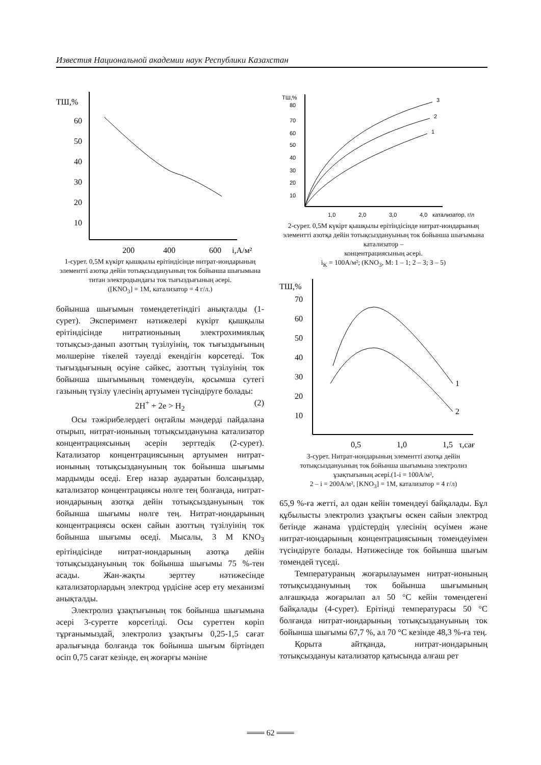Известия Национальной академии наук Республики Казахстан
ТШ,%
60
50
40
30
20
10
200
400
600
i,А/м²
1-сурет. 0,5М күкірт қышқылы ерітіндісінде нитрат-иондарының элементті азотқа дейін тотықсыздануының ток бойынша шығымына
титан электродындағы ток тығыздығының әсері.
([KNO<sub>3</sub>] = 1М, катализатор = 4 г/л.)
бойынша шығымын төмендететіндігі анықталды (1-сурет). Эксперимент нәтижелері күкірт қышқылы ерітіндісінде нитратионының электрохимиялық тотықсыз-данып азоттың түзілуінің, ток тығыздығының мөлшеріне тікелей тәуелді екендігін көрсетеді. Ток тығыздығының өсуіне сәйкес, азоттың түзілуінің ток бойынша шығымының төмендеуін, қосымша сутегі газының түзілу үлесінің артуымен түсіндіруге болады:
2H<sup>+</sup> + 2e > H<sub>2</sub> (2)
Осы тәжірибелердегі оңтайлы мәндерді пайдалана отырып, нитрат-ионының тотықсыздануына катализатор концентрациясының әсерін зерттедік (2-сурет). Катализатор концентрациясының артуымен нитрат-ионының тотықсыздануының ток бойынша шығымы мардымды өседі. Егер назар аударатын болсаңыздар, катализатор концентрациясы нөлге тең болғанда, нитрат-иондарының азотқа дейін тотықсыздануының ток бойынша шығымы нөлге тең. Нитрат-иондарының концентрациясы өскен сайын азоттың түзілуінің ток бойынша шығымы өседі. Мысалы, 3 М KNO<sub>3</sub> ерітіндісінде нитрат-иондарының азотқа дейін тотықсыздануының ток бойынша шығымы 75 %-тен асады. Жан-жақты зерттеу нәтижесінде катализаторлардың электрод үрдісіне әсер ету механизмі анықталды.
Электролиз ұзақтығының ток бойынша шығымына әсері 3-суретте көрсетілді. Осы суреттен көріп тұрғанымыздай, электролиз ұзақтығы 0,25-1,5 сағат аралығында болғанда ток бойынша шығым біртіндеп өсіп 0,75 сағат кезінде, ең жоғарғы мәніне
ТШ,%
80
70
60
50
40
30
20
10
1,0
2,0
3,0
4,0
катализатор, г/л
3
2
1
2-сурет. 0,5М күкірт қышқылы ерітіндісінде нитрат-иондарының элементті азотқа дейін тотықсыздануының ток бойынша шығымына катализатор –
концентрациясының әсері.
i<sub>K</sub> = 100А/м²; (KNO<sub>3</sub>, M: 1 – 1; 2 – 3; 3 – 5)
ТШ,%
70
60
50
40
30
20
10
0,5
1,0
1,5
τ,сағ
1
2
3-сурет. Нитрат-иондарының элементті азотқа дейін тотықсыздануының ток бойынша шығымына электролиз ұзақтығының әсері.(1-i = 100А/м²,
2 – i = 200А/м², [KNO<sub>3</sub>] = 1М, катализатор = 4 г/л)
65,9 %-ға жетті, ал одан кейін төмендеуі байқалады. Бұл құбылысты электролиз ұзақтығы өскен сайын электрод бетінде жанама үрдістердің үлесінің өсуімен және нитрат-иондарының концентрациясының төмендеуімен түсіндіруге болады. Нәтижесінде ток бойынша шығым төмендей түседі.
Температураның жоғарылауымен нитрат-ионының тотықсыздануының ток бойынша шығымының алғашқыда жоғарылап ал 50 °С кейін төмендегені байқалады (4-сурет). Ерітінді температурасы 50 °С болғанда нитрат-иондарының тотықсыздануының ток бойынша шығымы 67,7 %, ал 70 °С кезінде 48,3 %-ға тең.
Қорыта айтқанда, нитрат-иондарының тотықсыздануы катализатор қатысында алғаш рет
═══ 62 ═══